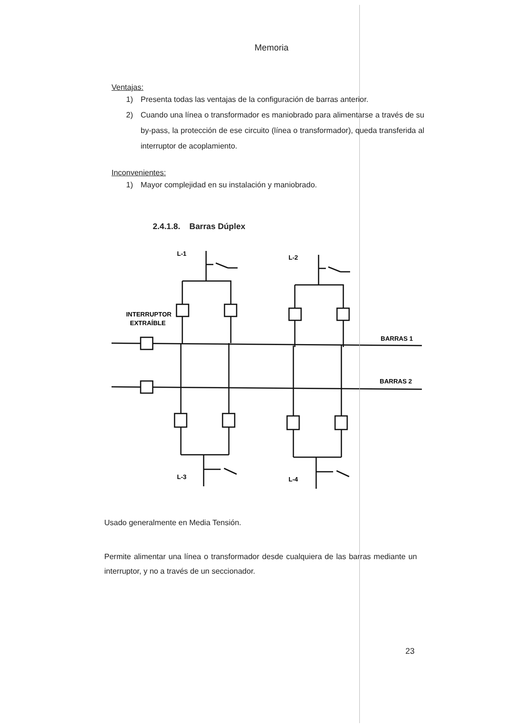Memoria
Ventajas:
1) Presenta todas las ventajas de la configuración de barras anterior.
2) Cuando una línea o transformador es maniobrado para alimentarse a través de su by-pass, la protección de ese circuito (línea o transformador), queda transferida al interruptor de acoplamiento.
Inconvenientes:
1) Mayor complejidad en su instalación y maniobrado.
2.4.1.8. Barras Dúplex
L-1
L-2
L-3
L-4
INTERRUPTOR
EXTRAÍBLE
BARRAS 1
BARRAS 2
Usado generalmente en Media Tensión.
Permite alimentar una línea o transformador desde cualquiera de las barras mediante un interruptor, y no a través de un seccionador.
23